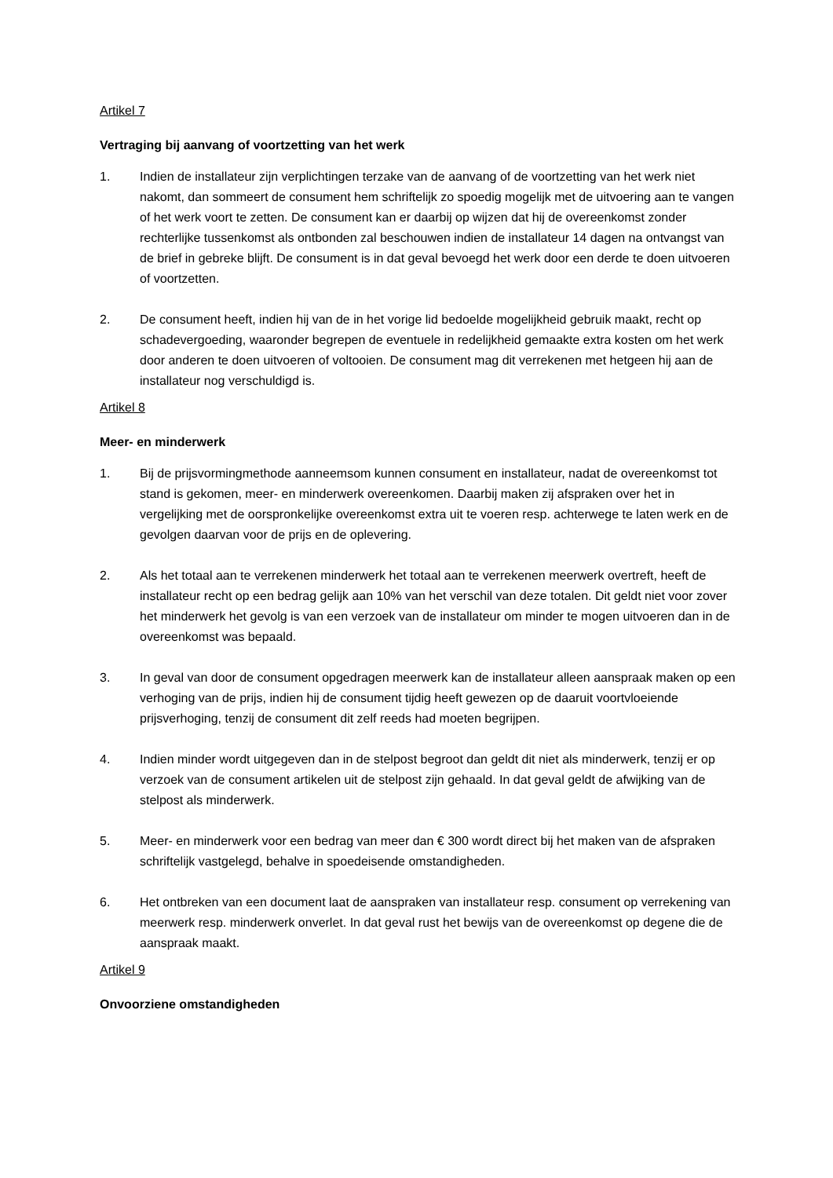Artikel 7
Vertraging bij aanvang of voortzetting van het werk
1. Indien de installateur zijn verplichtingen terzake van de aanvang of de voortzetting van het werk niet nakomt, dan sommeert de consument hem schriftelijk zo spoedig mogelijk met de uitvoering aan te vangen of het werk voort te zetten. De consument kan er daarbij op wijzen dat hij de overeenkomst zonder rechterlijke tussenkomst als ontbonden zal beschouwen indien de installateur 14 dagen na ontvangst van de brief in gebreke blijft. De consument is in dat geval bevoegd het werk door een derde te doen uitvoeren of voortzetten.
2. De consument heeft, indien hij van de in het vorige lid bedoelde mogelijkheid gebruik maakt, recht op schadevergoeding, waaronder begrepen de eventuele in redelijkheid gemaakte extra kosten om het werk door anderen te doen uitvoeren of voltooien. De consument mag dit verrekenen met hetgeen hij aan de installateur nog verschuldigd is.
Artikel 8
Meer- en minderwerk
1. Bij de prijsvormingmethode aanneemsom kunnen consument en installateur, nadat de overeenkomst tot stand is gekomen, meer- en minderwerk overeenkomen. Daarbij maken zij afspraken over het in vergelijking met de oorspronkelijke overeenkomst extra uit te voeren resp. achterwege te laten werk en de gevolgen daarvan voor de prijs en de oplevering.
2. Als het totaal aan te verrekenen minderwerk het totaal aan te verrekenen meerwerk overtreft, heeft de installateur recht op een bedrag gelijk aan 10% van het verschil van deze totalen. Dit geldt niet voor zover het minderwerk het gevolg is van een verzoek van de installateur om minder te mogen uitvoeren dan in de overeenkomst was bepaald.
3. In geval van door de consument opgedragen meerwerk kan de installateur alleen aanspraak maken op een verhoging van de prijs, indien hij de consument tijdig heeft gewezen op de daaruit voortvloeiende prijsverhoging, tenzij de consument dit zelf reeds had moeten begrijpen.
4. Indien minder wordt uitgegeven dan in de stelpost begroot dan geldt dit niet als minderwerk, tenzij er op verzoek van de consument artikelen uit de stelpost zijn gehaald. In dat geval geldt de afwijking van de stelpost als minderwerk.
5. Meer- en minderwerk voor een bedrag van meer dan € 300 wordt direct bij het maken van de afspraken schriftelijk vastgelegd, behalve in spoedeisende omstandigheden.
6. Het ontbreken van een document laat de aanspraken van installateur resp. consument op verrekening van meerwerk resp. minderwerk onverlet. In dat geval rust het bewijs van de overeenkomst op degene die de aanspraak maakt.
Artikel 9
Onvoorziene omstandigheden